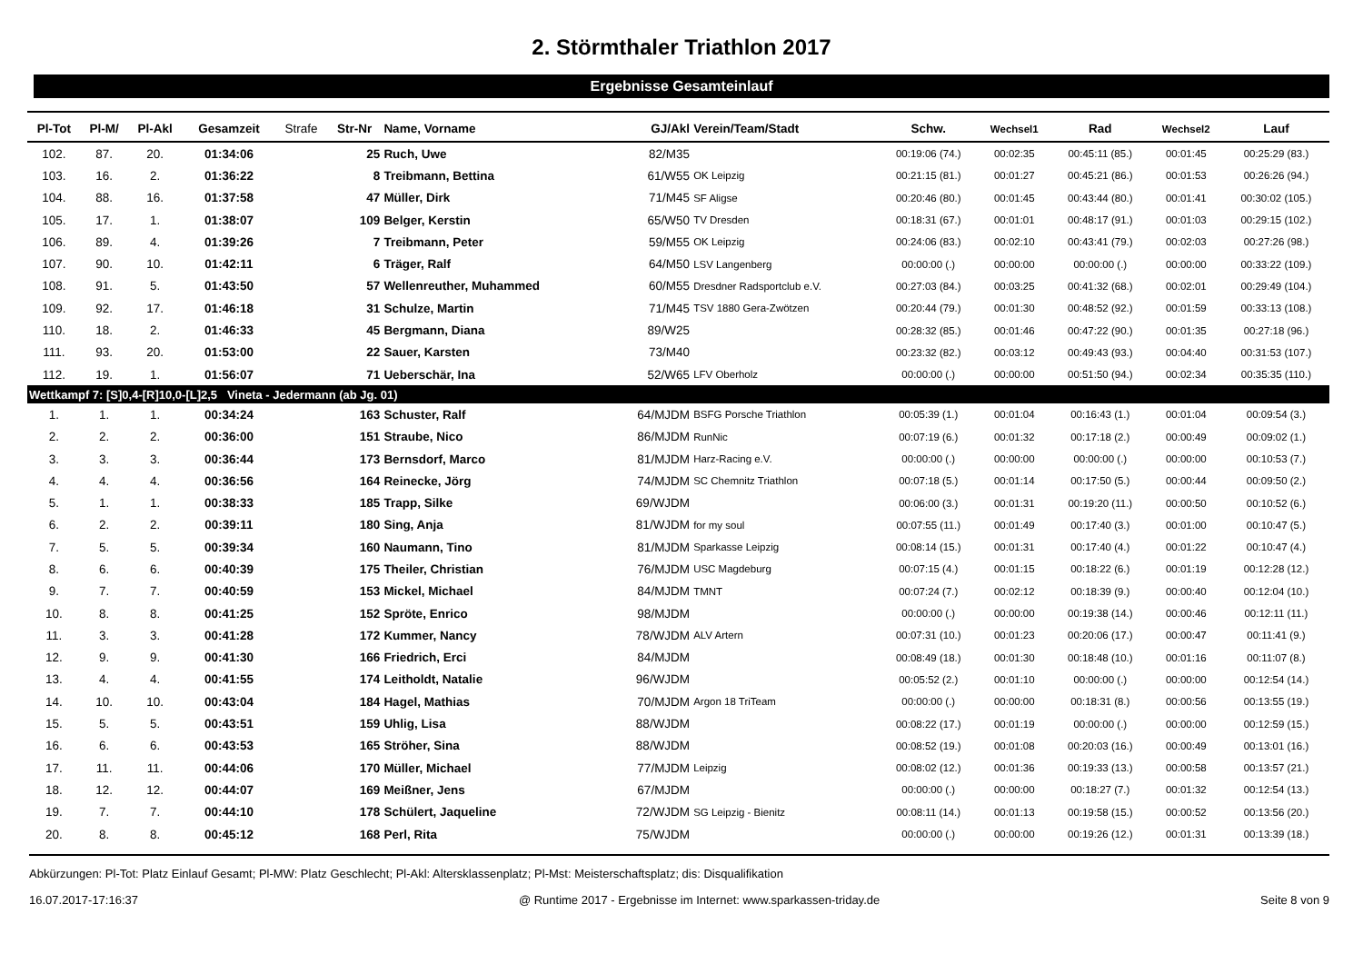2. Störmthaler Triathlon 2017
Ergebnisse Gesamteinlauf
| Pl-Tot | Pl-M/ | Pl-Akl | Gesamzeit | Strafe | Str-Nr | Name, Vorname | GJ/Akl | Verein/Team/Stadt | Schw. | Wechsel1 | Rad | Wechsel2 | Lauf |
| --- | --- | --- | --- | --- | --- | --- | --- | --- | --- | --- | --- | --- | --- |
| 102. | 87. | 20. | 01:34:06 | | 25 | Ruch, Uwe | 82/M35 | | 00:19:06 (74.) | 00:02:35 | 00:45:11 (85.) | 00:01:45 | 00:25:29 (83.) |
| 103. | 16. | 2. | 01:36:22 | | 8 | Treibmann, Bettina | 61/W55 | OK Leipzig | 00:21:15 (81.) | 00:01:27 | 00:45:21 (86.) | 00:01:53 | 00:26:26 (94.) |
| 104. | 88. | 16. | 01:37:58 | | 47 | Müller, Dirk | 71/M45 | SF Aligse | 00:20:46 (80.) | 00:01:45 | 00:43:44 (80.) | 00:01:41 | 00:30:02 (105.) |
| 105. | 17. | 1. | 01:38:07 | | 109 | Belger, Kerstin | 65/W50 | TV Dresden | 00:18:31 (67.) | 00:01:01 | 00:48:17 (91.) | 00:01:03 | 00:29:15 (102.) |
| 106. | 89. | 4. | 01:39:26 | | 7 | Treibmann, Peter | 59/M55 | OK Leipzig | 00:24:06 (83.) | 00:02:10 | 00:43:41 (79.) | 00:02:03 | 00:27:26 (98.) |
| 107. | 90. | 10. | 01:42:11 | | 6 | Träger, Ralf | 64/M50 | LSV Langenberg | 00:00:00 (.) | 00:00:00 | 00:00:00 (.) | 00:00:00 | 00:33:22 (109.) |
| 108. | 91. | 5. | 01:43:50 | | 57 | Wellenreuther, Muhammed | 60/M55 | Dresdner Radsportclub e.V. | 00:27:03 (84.) | 00:03:25 | 00:41:32 (68.) | 00:02:01 | 00:29:49 (104.) |
| 109. | 92. | 17. | 01:46:18 | | 31 | Schulze, Martin | 71/M45 | TSV 1880 Gera-Zwötzen | 00:20:44 (79.) | 00:01:30 | 00:48:52 (92.) | 00:01:59 | 00:33:13 (108.) |
| 110. | 18. | 2. | 01:46:33 | | 45 | Bergmann, Diana | 89/W25 | | 00:28:32 (85.) | 00:01:46 | 00:47:22 (90.) | 00:01:35 | 00:27:18 (96.) |
| 111. | 93. | 20. | 01:53:00 | | 22 | Sauer, Karsten | 73/M40 | | 00:23:32 (82.) | 00:03:12 | 00:49:43 (93.) | 00:04:40 | 00:31:53 (107.) |
| 112. | 19. | 1. | 01:56:07 | | 71 | Ueberschär, Ina | 52/W65 | LFV Oberholz | 00:00:00 (.) | 00:00:00 | 00:51:50 (94.) | 00:02:34 | 00:35:35 (110.) |
| Wettkampf 7: [S]0,4-[R]10,0-[L]2,5 Vineta - Jedermann (ab Jg. 01) | | | | | | | | | | | | | |
| 1. | 1. | 1. | 00:34:24 | | 163 | Schuster, Ralf | 64/MJDM | BSFG Porsche Triathlon | 00:05:39 (1.) | 00:01:04 | 00:16:43 (1.) | 00:01:04 | 00:09:54 (3.) |
| 2. | 2. | 2. | 00:36:00 | | 151 | Straube, Nico | 86/MJDM | RunNic | 00:07:19 (6.) | 00:01:32 | 00:17:18 (2.) | 00:00:49 | 00:09:02 (1.) |
| 3. | 3. | 3. | 00:36:44 | | 173 | Bernsdorf, Marco | 81/MJDM | Harz-Racing e.V. | 00:00:00 (.) | 00:00:00 | 00:00:00 (.) | 00:00:00 | 00:10:53 (7.) |
| 4. | 4. | 4. | 00:36:56 | | 164 | Reinecke, Jörg | 74/MJDM | SC Chemnitz Triathlon | 00:07:18 (5.) | 00:01:14 | 00:17:50 (5.) | 00:00:44 | 00:09:50 (2.) |
| 5. | 1. | 1. | 00:38:33 | | 185 | Trapp, Silke | 69/WJDM | | 00:06:00 (3.) | 00:01:31 | 00:19:20 (11.) | 00:00:50 | 00:10:52 (6.) |
| 6. | 2. | 2. | 00:39:11 | | 180 | Sing, Anja | 81/WJDM | for my soul | 00:07:55 (11.) | 00:01:49 | 00:17:40 (3.) | 00:01:00 | 00:10:47 (5.) |
| 7. | 5. | 5. | 00:39:34 | | 160 | Naumann, Tino | 81/MJDM | Sparkasse Leipzig | 00:08:14 (15.) | 00:01:31 | 00:17:40 (4.) | 00:01:22 | 00:10:47 (4.) |
| 8. | 6. | 6. | 00:40:39 | | 175 | Theiler, Christian | 76/MJDM | USC Magdeburg | 00:07:15 (4.) | 00:01:15 | 00:18:22 (6.) | 00:01:19 | 00:12:28 (12.) |
| 9. | 7. | 7. | 00:40:59 | | 153 | Mickel, Michael | 84/MJDM | TMNT | 00:07:24 (7.) | 00:02:12 | 00:18:39 (9.) | 00:00:40 | 00:12:04 (10.) |
| 10. | 8. | 8. | 00:41:25 | | 152 | Spröte, Enrico | 98/MJDM | | 00:00:00 (.) | 00:00:00 | 00:19:38 (14.) | 00:00:46 | 00:12:11 (11.) |
| 11. | 3. | 3. | 00:41:28 | | 172 | Kummer, Nancy | 78/WJDM | ALV Artern | 00:07:31 (10.) | 00:01:23 | 00:20:06 (17.) | 00:00:47 | 00:11:41 (9.) |
| 12. | 9. | 9. | 00:41:30 | | 166 | Friedrich, Erci | 84/MJDM | | 00:08:49 (18.) | 00:01:30 | 00:18:48 (10.) | 00:01:16 | 00:11:07 (8.) |
| 13. | 4. | 4. | 00:41:55 | | 174 | Leitholdt, Natalie | 96/WJDM | | 00:05:52 (2.) | 00:01:10 | 00:00:00 (.) | 00:00:00 | 00:12:54 (14.) |
| 14. | 10. | 10. | 00:43:04 | | 184 | Hagel, Mathias | 70/MJDM | Argon 18 TriTeam | 00:00:00 (.) | 00:00:00 | 00:18:31 (8.) | 00:00:56 | 00:13:55 (19.) |
| 15. | 5. | 5. | 00:43:51 | | 159 | Uhlig, Lisa | 88/WJDM | | 00:08:22 (17.) | 00:01:19 | 00:00:00 (.) | 00:00:00 | 00:12:59 (15.) |
| 16. | 6. | 6. | 00:43:53 | | 165 | Ströher, Sina | 88/WJDM | | 00:08:52 (19.) | 00:01:08 | 00:20:03 (16.) | 00:00:49 | 00:13:01 (16.) |
| 17. | 11. | 11. | 00:44:06 | | 170 | Müller, Michael | 77/MJDM | Leipzig | 00:08:02 (12.) | 00:01:36 | 00:19:33 (13.) | 00:00:58 | 00:13:57 (21.) |
| 18. | 12. | 12. | 00:44:07 | | 169 | Meißner, Jens | 67/MJDM | | 00:00:00 (.) | 00:00:00 | 00:18:27 (7.) | 00:01:32 | 00:12:54 (13.) |
| 19. | 7. | 7. | 00:44:10 | | 178 | Schülert, Jaqueline | 72/WJDM | SG Leipzig - Bienitz | 00:08:11 (14.) | 00:01:13 | 00:19:58 (15.) | 00:00:52 | 00:13:56 (20.) |
| 20. | 8. | 8. | 00:45:12 | | 168 | Perl, Rita | 75/WJDM | | 00:00:00 (.) | 00:00:00 | 00:19:26 (12.) | 00:01:31 | 00:13:39 (18.) |
Abkürzungen: Pl-Tot: Platz Einlauf Gesamt; Pl-MW: Platz Geschlecht; Pl-Akl: Altersklassenplatz; Pl-Mst: Meisterschaftsplatz; dis: Disqualifikation
16.07.2017-17:16:37 @ Runtime 2017 - Ergebnisse im Internet: www.sparkassen-triday.de Seite 8 von 9